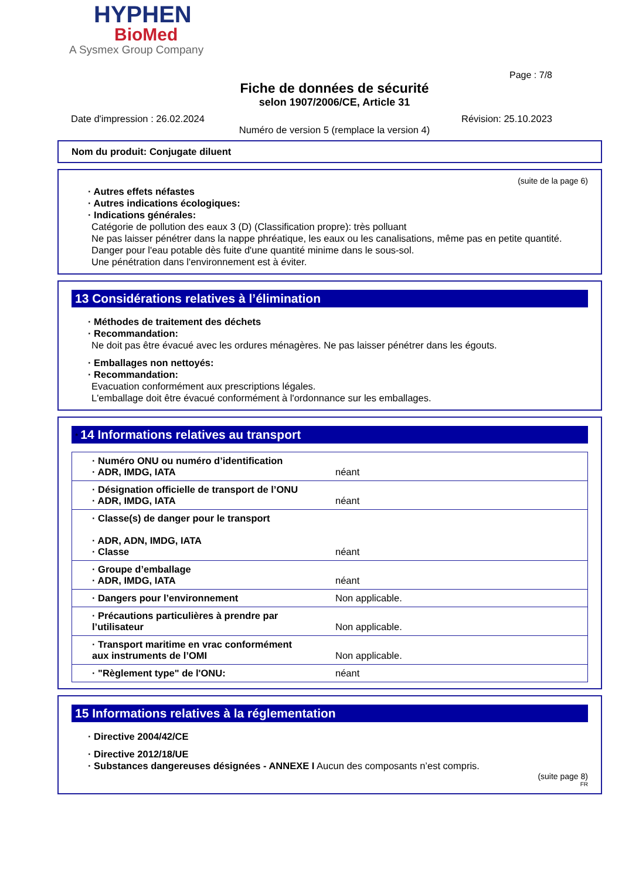HYPHEN
BioMed
A Sysmex Group Company
Page : 7/8
Fiche de données de sécurité
selon 1907/2006/CE, Article 31
Date d'impression : 26.02.2024 Révision: 25.10.2023
Numéro de version 5 (remplace la version 4)
Nom du produit: Conjugate diluent
(suite de la page 6)
· Autres effets néfastes
· Autres indications écologiques:
· Indications générales:
Catégorie de pollution des eaux 3 (D) (Classification propre): très polluant
Ne pas laisser pénétrer dans la nappe phréatique, les eaux ou les canalisations, même pas en petite quantité.
Danger pour l'eau potable dès fuite d'une quantité minime dans le sous-sol.
Une pénétration dans l'environnement est à éviter.
13 Considérations relatives à l’élimination
· Méthodes de traitement des déchets
· Recommandation:
Ne doit pas être évacué avec les ordures ménagères. Ne pas laisser pénétrer dans les égouts.
· Emballages non nettoyés:
· Recommandation:
Evacuation conformément aux prescriptions légales.
L'emballage doit être évacué conformément à l'ordonnance sur les emballages.
* 14 Informations relatives au transport
| · Numéro ONU ou numéro d’identification · ADR, IMDG, IATA | néant |
| · Désignation officielle de transport de l’ONU · ADR, IMDG, IATA | néant |
| · Classe(s) de danger pour le transport · ADR, ADN, IMDG, IATA · Classe | néant |
| · Groupe d’emballage · ADR, IMDG, IATA | néant |
| · Dangers pour l’environnement | Non applicable. |
| · Précautions particulières à prendre par l’utilisateur | Non applicable. |
| · Transport maritime en vrac conformément aux instruments de l’OMI | Non applicable. |
| · "Règlement type" de l'ONU: | néant |
15 Informations relatives à la réglementation
· Directive 2004/42/CE
· Directive 2012/18/UE
· Substances dangereuses désignées - ANNEXE I Aucun des composants n’est compris.
(suite page 8)
FR